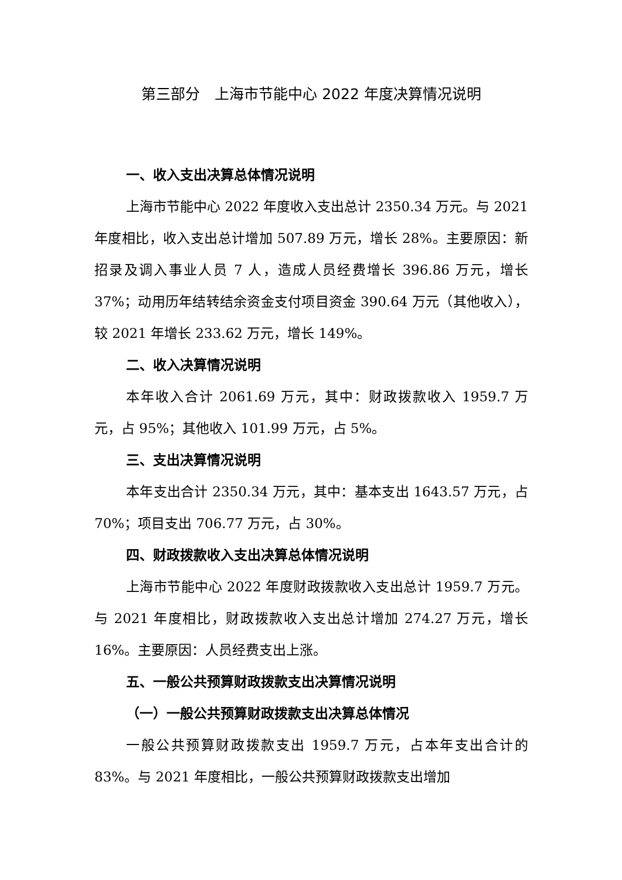第三部分　上海市节能中心 2022 年度决算情况说明
一、收入支出决算总体情况说明
上海市节能中心 2022 年度收入支出总计 2350.34 万元。与 2021 年度相比，收入支出总计增加 507.89 万元，增长 28%。主要原因：新招录及调入事业人员 7 人，造成人员经费增长 396.86 万元，增长 37%；动用历年结转结余资金支付项目资金 390.64 万元（其他收入），较 2021 年增长 233.62 万元，增长 149%。
二、收入决算情况说明
本年收入合计 2061.69 万元，其中：财政拨款收入 1959.7 万元，占 95%；其他收入 101.99 万元，占 5%。
三、支出决算情况说明
本年支出合计 2350.34 万元，其中：基本支出 1643.57 万元，占 70%；项目支出 706.77 万元，占 30%。
四、财政拨款收入支出决算总体情况说明
上海市节能中心 2022 年度财政拨款收入支出总计 1959.7 万元。与 2021 年度相比，财政拨款收入支出总计增加 274.27 万元，增长 16%。主要原因：人员经费支出上涨。
五、一般公共预算财政拨款支出决算情况说明
（一）一般公共预算财政拨款支出决算总体情况
一般公共预算财政拨款支出 1959.7 万元，占本年支出合计的 83%。与 2021 年度相比，一般公共预算财政拨款支出增加